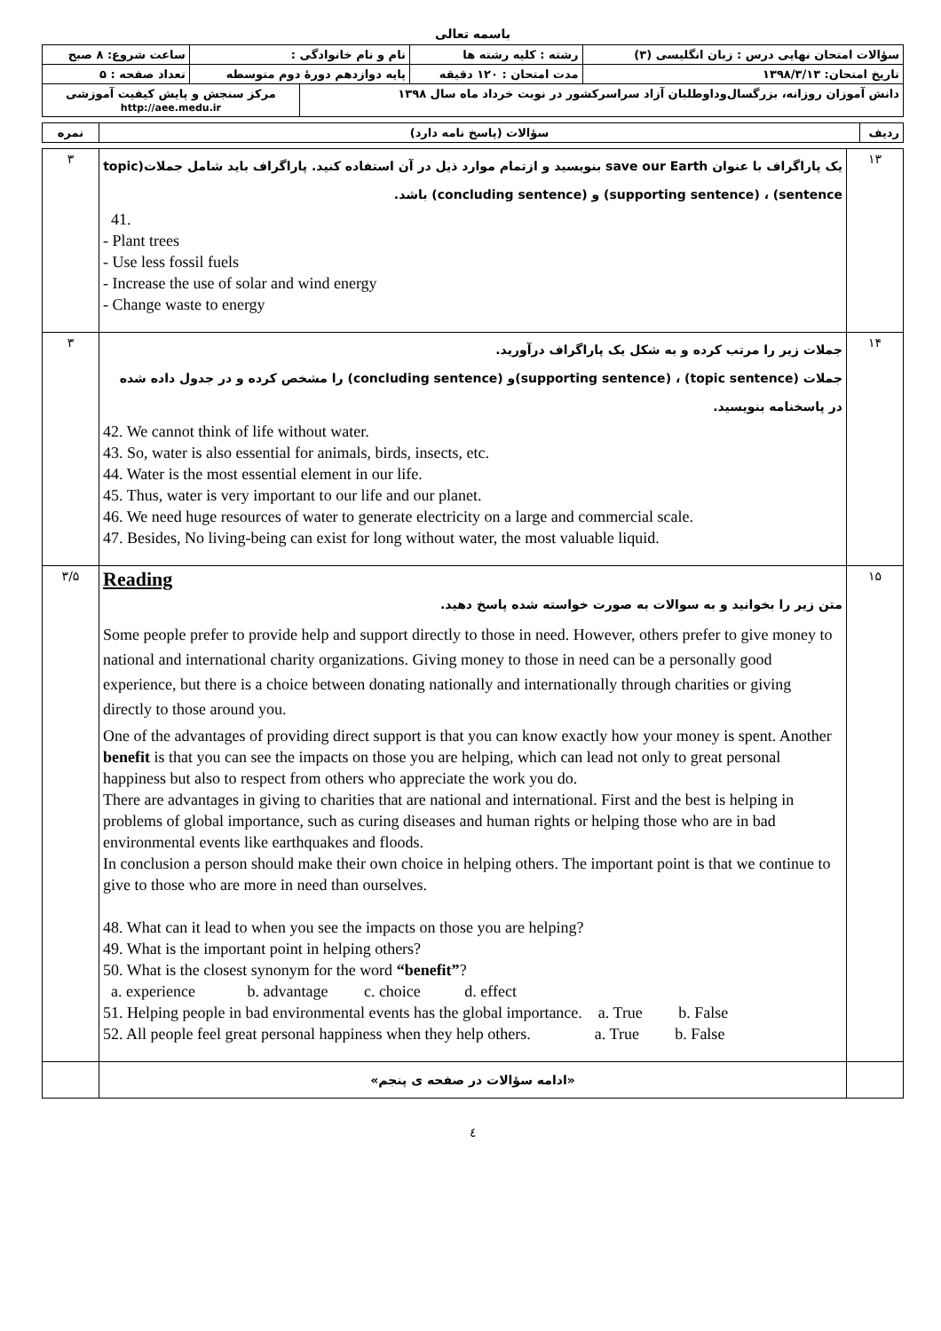باسمه تعالی
| سؤالات امتحان نهایی درس : زبان انگلیسی (۳) | رشته : کلیه رشته ها | نام و نام خانوادگی : | | ساعت شروع: ۸ صبح |
| تاریخ امتحان: ۱۳۹۸/۳/۱۳ | مدت امتحان : ۱۲۰ دقیقه | پایه دوازدهم دورهٔ دوم متوسطه | | تعداد صفحه : ۵ |
| دانش آموزان روزانه، بزرگسال‌وداوطلبان آزاد سراسرکشور در نوبت خرداد ماه سال ۱۳۹۸ | | | مرکز سنجش و پایش کیفیت آموزشی http://aee.medu.ir | |
| ردیف | سؤالات (پاسخ نامه دارد) | نمره |
| ۱۳ | یک پاراگراف با عنوان save our Earth بنویسید و ازتمام موارد ذیل در آن استفاده کنید. پاراگراف باید شامل جملات(topic sentence) ، (supporting sentence) و (concluding sentence) باشد. 41. - Plant trees - Use less fossil fuels - Increase the use of solar and wind energy - Change waste to energy | ۳ |
| ۱۴ | جملات زیر را مرتب کرده و به شکل یک پاراگراف درآورید. جملات (topic sentence) ، (supporting sentence)و (concluding sentence) را مشخص کرده و در جدول داده شده در پاسخنامه بنویسید. 42. We cannot think of life without water. 43. So, water is also essential for animals, birds, insects, etc. 44. Water is the most essential element in our life. 45. Thus, water is very important to our life and our planet. 46. We need huge resources of water to generate electricity on a large and commercial scale. 47. Besides, No living-being can exist for long without water, the most valuable liquid. | ۳ |
| ۱۵ | Reading متن زیر را بخوانید و به سوالات به صورت خواسته شده پاسخ دهید. Some people prefer to provide help and support directly to those in need. However, others prefer to give money to national and international charity organizations. Giving money to those in need can be a personally good experience, but there is a choice between donating nationally and internationally through charities or giving directly to those around you. One of the advantages of providing direct support is that you can know exactly how your money is spent. Another benefit is that you can see the impacts on those you are helping, which can lead not only to great personal happiness but also to respect from others who appreciate the work you do. There are advantages in giving to charities that are national and international. First and the best is helping in problems of global importance, such as curing diseases and human rights or helping those who are in bad environmental events like earthquakes and floods. In conclusion a person should make their own choice in helping others. The important point is that we continue to give to those who are more in need than ourselves. 48. What can it lead to when you see the impacts on those you are helping? 49. What is the important point in helping others? 50. What is the closest synonym for the word “benefit” ? a. experience b. advantage c. choice d. effect 51. Helping people in bad environmental events has the global importance. a. True b. False 52. All people feel great personal happiness when they help others. a. True b. False | ۳/۵ |
| | «ادامه سؤالات در صفحه ی پنجم» | |
٤